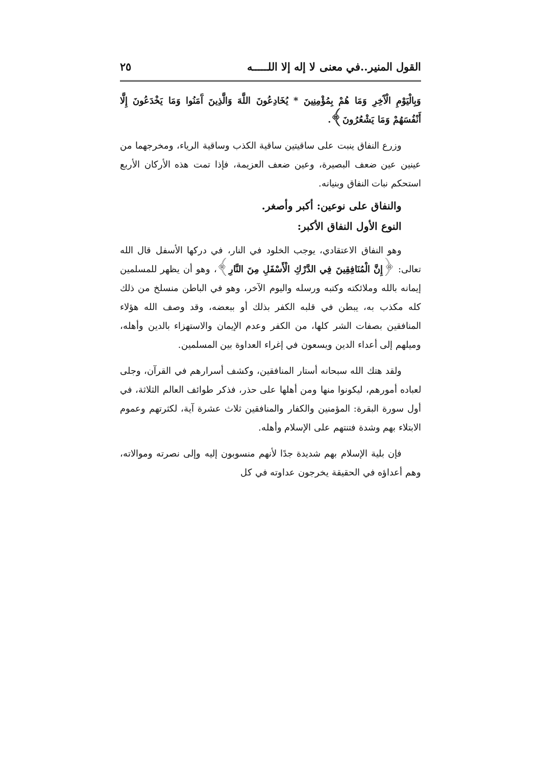القول المنير..في معنى لا إله إلا اللـــــه ٢٥
وَبِالْيَوْمِ الْآَخِرِ وَمَا هُمْ بِمُؤْمِنِينَ * يُخَادِعُونَ اللَّهَ وَالَّذِينَ آَمَنُوا وَمَا يَخْدَعُونَ إِلَّا أَنْفُسَهُمْ وَمَا يَشْعُرُونَ﴾.
وزرع النفاق ينبت على ساقيتين ساقية الكذب وساقية الرياء، ومخرجهما من عينين عين ضعف البصيرة، وعين ضعف العزيمة، فإذا تمت هذه الأركان الأربع استحكم نبات النفاق وبنيانه.
والنفاق على نوعين: أكبر وأصغر.
النوع الأول النفاق الأكبر:
وهو النفاق الاعتقادي، يوجب الخلود في النار، في دركها الأسفل قال الله تعالى: ﴿إِنَّ الْمُنَافِقِينَ فِي الدَّرْكِ الْأَسْفَلِ مِنَ النَّارِ﴾، وهو أن يظهر للمسلمين إيمانه بالله وملائكته وكتبه ورسله واليوم الآخر، وهو في الباطن منسلخ من ذلك كله مكذب به، يبطن في قلبه الكفر بذلك أو ببعضه، وقد وصف الله هؤلاء المنافقين بصفات الشر كلها، من الكفر وعدم الإيمان والاستهزاء بالدين وأهله، وميلهم إلى أعداء الدين ويسعون في إغراء العداوة بين المسلمين.
ولقد هتك الله سبحانه أستار المنافقين، وكشف أسرارهم في القرآن، وجلى لعباده أمورهم، ليكونوا منها ومن أهلها على حذر، فذكر طوائف العالم الثلاثة، في أول سورة البقرة: المؤمنين والكفار والمنافقين ثلاث عشرة آية، لكثرتهم وعموم الابتلاء بهم وشدة فتنتهم على الإسلام وأهله.
فإن بلية الإسلام بهم شديدة جدًا لأنهم منسوبون إليه وإلى نصرته وموالاته، وهم أعداؤه في الحقيقة يخرجون عداوته في كل